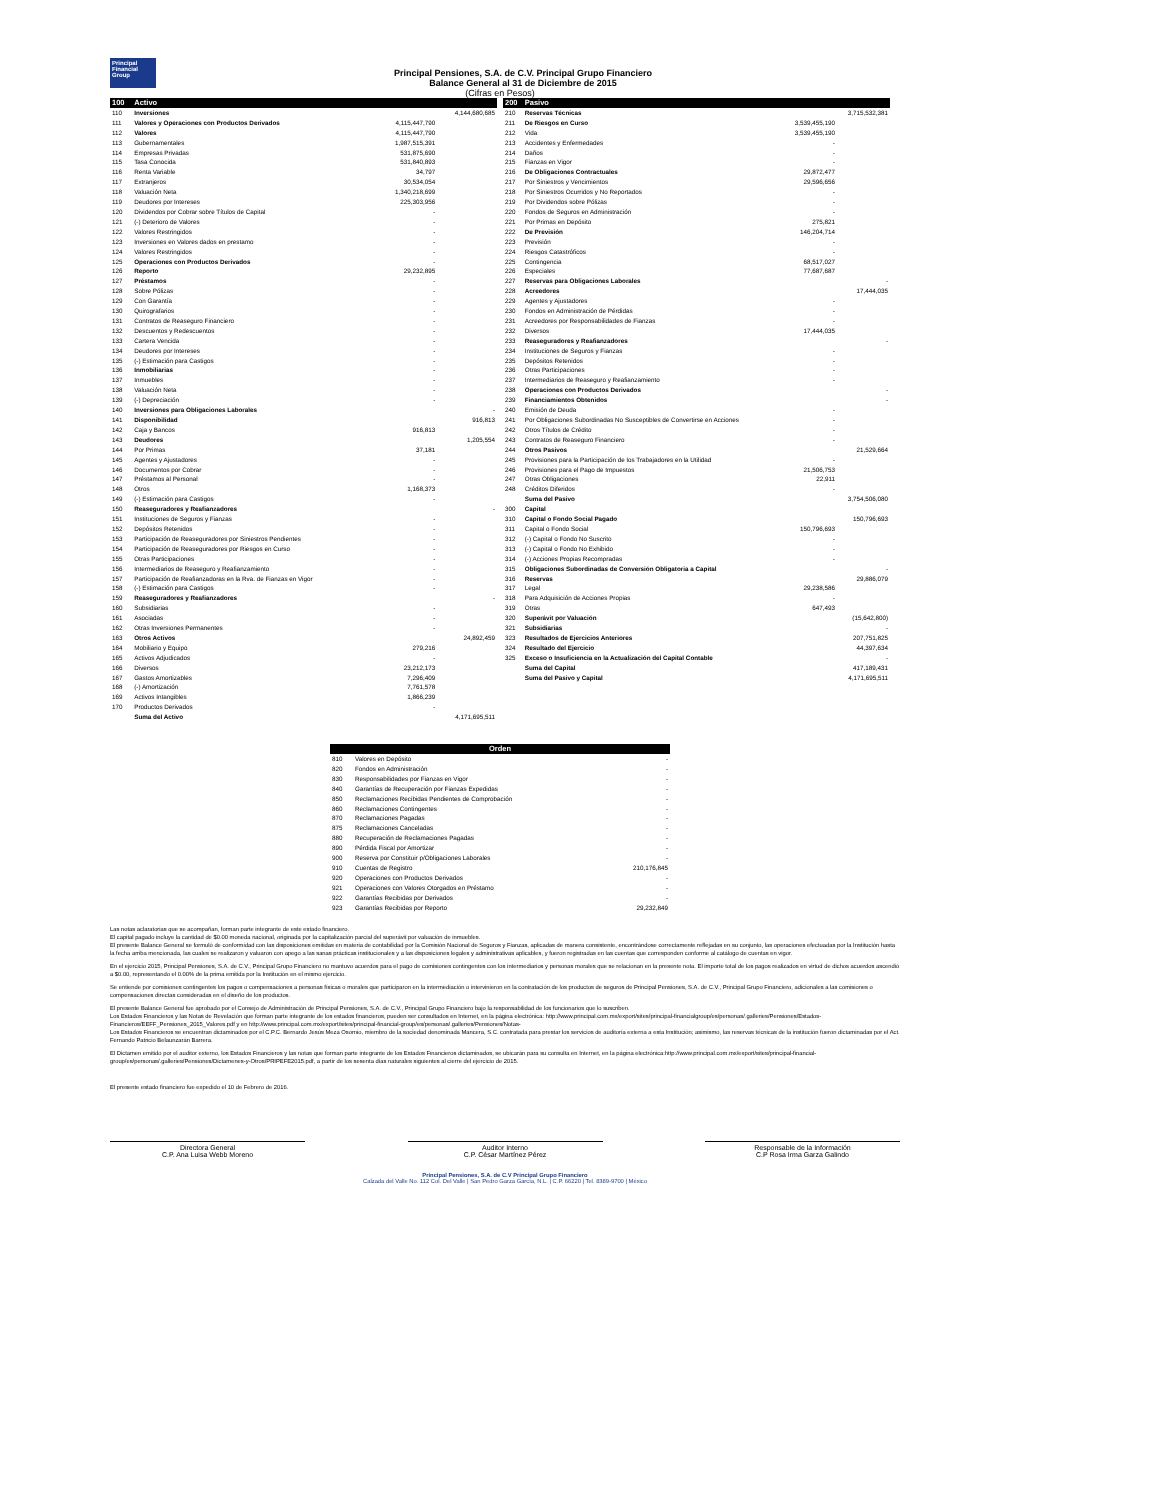Principal
Financial Group
Principal Pensiones, S.A. de C.V. Principal Grupo Financiero
Balance General al 31 de Diciembre de 2015
(Cifras en Pesos)
| 100 | Activo | | |
| 110 | Inversiones | | 4,144,680,685 |
| 111 | Valores y Operaciones con Productos Derivados | 4,115,447,790 | |
| 112 | Valores | 4,115,447,790 | |
| 113 | Gubernamentales | 1,987,515,391 | |
| 114 | Empresas Privadas | 531,875,690 | |
| 115 | Tasa Conocida | 531,840,893 | |
| 116 | Renta Variable | 34,797 | |
| 117 | Extranjeros | 30,534,054 | |
| 118 | Valuación Neta | 1,340,218,699 | |
| 119 | Deudores por Intereses | 225,303,956 | |
| 120 | Dividendos por Cobrar sobre Títulos de Capital | - | |
| 121 | (-) Deterioro de Valores | - | |
| 122 | Valores Restringidos | - | |
| 123 | Inversiones en Valores dados en prestamo | - | |
| 124 | Valores Restringidos | - | |
| 125 | Operaciones con Productos Derivados | - | |
| 126 | Reporto | 29,232,895 | |
| 127 | Préstamos | - | |
| 128 | Sobre Pólizas | - | |
| 129 | Con Garantía | - | |
| 130 | Quirografarios | - | |
| 131 | Contratos de Reaseguro Financiero | - | |
| 132 | Descuentos y Redescuentos | - | |
| 133 | Cartera Vencida | - | |
| 134 | Deudores por Intereses | - | |
| 135 | (-) Estimación para Castigos | - | |
| 136 | Inmobiliarias | - | |
| 137 | Inmuebles | - | |
| 138 | Valuación Neta | - | |
| 139 | (-) Depreciación | - | |
| 140 | Inversiones para Obligaciones Laborales | | - |
| 141 | Disponibilidad | | 916,813 |
| 142 | Caja y Bancos | 916,813 | |
| 143 | Deudores | | 1,205,554 |
| 144 | Por Primas | 37,181 | |
| 145 | Agentes y Ajustadores | - | |
| 146 | Documentos por Cobrar | - | |
| 147 | Préstamos al Personal | - | |
| 148 | Otros | 1,168,373 | |
| 149 | (-) Estimación para Castigos | - | |
| 150 | Reaseguradores y Reafianzadores | | - |
| 151 | Instituciones de Seguros y Fianzas | - | |
| 152 | Depósitos Retenidos | - | |
| 153 | Participación de Reaseguradores por Siniestros Pendientes | - | |
| 154 | Participación de Reaseguradores por Riesgos en Curso | - | |
| 155 | Otras Participaciones | - | |
| 156 | Intermediarios de Reaseguro y Reafianzamiento | - | |
| 157 | Participación de Reafianzadoras en la Rva. de Fianzas en Vigor | - | |
| 158 | (-) Estimación para Castigos | - | |
| 159 | Reaseguradores y Reafianzadores | | - |
| 160 | Subsidiarias | - | |
| 161 | Asociadas | - | |
| 162 | Otras Inversiones Permanentes | - | |
| 163 | Otros Activos | | 24,892,459 |
| 164 | Mobiliario y Equipo | 279,216 | |
| 165 | Activos Adjudicados | - | |
| 166 | Diversos | 23,212,173 | |
| 167 | Gastos Amortizables | 7,296,409 | |
| 168 | (-) Amortización | 7,761,578 | |
| 169 | Activos Intangibles | 1,866,239 | |
| 170 | Productos Derivados | - | |
| | Suma del Activo | | 4,171,695,511 |
| 200 | Pasivo | | |
| 210 | Reservas Técnicas | | 3,715,532,381 |
| 211 | De Riesgos en Curso | 3,539,455,190 | |
| 212 | Vida | 3,539,455,190 | |
| 213 | Accidentes y Enfermedades | - | |
| 214 | Daños | - | |
| 215 | Fianzas en Vigor | - | |
| 216 | De Obligaciones Contractuales | 29,872,477 | |
| 217 | Por Siniestros y Vencimientos | 29,596,656 | |
| 218 | Por Siniestros Ocurridos y No Reportados | - | |
| 219 | Por Dividendos sobre Pólizas | - | |
| 220 | Fondos de Seguros en Administración | - | |
| 221 | Por Primas en Depósito | 275,821 | |
| 222 | De Previsión | 146,204,714 | |
| 223 | Previsión | - | |
| 224 | Riesgos Catastróficos | - | |
| 225 | Contingencia | 68,517,027 | |
| 226 | Especiales | 77,687,687 | |
| 227 | Reservas para Obligaciones Laborales | | - |
| 228 | Acreedores | | 17,444,035 |
| 229 | Agentes y Ajustadores | - | |
| 230 | Fondos en Administración de Pérdidas | - | |
| 231 | Acreedores por Responsabilidades de Fianzas | - | |
| 232 | Diversos | 17,444,035 | |
| 233 | Reaseguradores y Reafianzadores | | - |
| 234 | Instituciones de Seguros y Fianzas | - | |
| 235 | Depósitos Retenidos | - | |
| 236 | Otras Participaciones | - | |
| 237 | Intermediarios de Reaseguro y Reafianzamiento | - | |
| 238 | Operaciones con Productos Derivados | | - |
| 239 | Financiamientos Obtenidos | | - |
| 240 | Emisión de Deuda | - | |
| 241 | Por Obligaciones Subordinadas No Susceptibles de Convertirse en Acciones | - | |
| 242 | Otros Títulos de Crédito | - | |
| 243 | Contratos de Reaseguro Financiero | - | |
| 244 | Otros Pasivos | | 21,529,664 |
| 245 | Provisiones para la Participación de los Trabajadores en la Utilidad | - | |
| 246 | Provisiones para el Pago de Impuestos | 21,506,753 | |
| 247 | Otras Obligaciones | 22,911 | |
| 248 | Créditos Diferidos | - | |
| | Suma del Pasivo | | 3,754,506,080 |
| 300 | Capital | | |
| 310 | Capital o Fondo Social Pagado | | 150,796,693 |
| 311 | Capital o Fondo Social | 150,796,693 | |
| 312 | (-) Capital o Fondo No Suscrito | - | |
| 313 | (-) Capital o Fondo No Exhibido | - | |
| 314 | (-) Acciones Propias Recompradas | - | |
| 315 | Obligaciones Subordinadas de Conversión Obligatoria a Capital | | - |
| 316 | Reservas | | 29,886,079 |
| 317 | Legal | 29,238,586 | |
| 318 | Para Adquisición de Acciones Propias | - | |
| 319 | Otras | 647,493 | |
| 320 | Superávit por Valuación | | (15,642,800) |
| 321 | Subsidiarias | | - |
| 323 | Resultados de Ejercicios Anteriores | | 207,751,825 |
| 324 | Resultado del Ejercicio | | 44,397,634 |
| 325 | Exceso o Insuficiencia en la Actualización del Capital Contable | | - |
| | Suma del Capital | | 417,189,431 |
| | Suma del Pasivo y Capital | | 4,171,695,511 |
| Orden | | |
| 810 | Valores en Depósito | - |
| 820 | Fondos en Administración | - |
| 830 | Responsabilidades por Fianzas en Vigor | - |
| 840 | Garantías de Recuperación por Fianzas Expedidas | - |
| 850 | Reclamaciones Recibidas Pendientes de Comprobación | - |
| 860 | Reclamaciones Contingentes | - |
| 870 | Reclamaciones Pagadas | - |
| 875 | Reclamaciones Canceladas | - |
| 880 | Recuperación de Reclamaciones Pagadas | - |
| 890 | Pérdida Fiscal por Amortizar | - |
| 900 | Reserva por Constituir p/Obligaciones Laborales | - |
| 910 | Cuentas de Registro | 210,176,845 |
| 920 | Operaciones con Productos Derivados | - |
| 921 | Operaciones con Valores Otorgados en Préstamo | - |
| 922 | Garantías Recibidas por Derivados | - |
| 923 | Garantías Recibidas por Reporto | 29,232,849 |
Las notas aclaratorias que se acompañan, forman parte integrante de este estado financiero.
El capital pagado incluye la cantidad de $0.00 moneda nacional, originada por la capitalización parcial del superávit por valuación de inmuebles.
El presente Balance General se formuló de conformidad con las disposiciones emitidas en materia de contabilidad por la Comisión Nacional de Seguros y Fianzas, aplicadas de manera consistente, encontrándose correctamente reflejadas en su conjunto, las operaciones efectuadas por la Institución hasta la fecha arriba mencionada, las cuales se realizaron y valuaron con apego a las sanas prácticas institucionales y a las disposiciones legales y administrativas aplicables, y fueron registradas en las cuentas que corresponden conforme al catálogo de cuentas en vigor.
En el ejercicio 2015, Principal Pensiones, S.A. de C.V., Principal Grupo Financiero no mantuvo acuerdos para el pago de comisiones contingentes con los intermediarios y personas morales que se relacionan en la presente nota. El importe total de los pagos realizados en virtud de dichos acuerdos ascendió a $0.00, representando el 0.00% de la prima emitida por la Institución en el mismo ejercicio.
Se entiende por comisiones contingentes los pagos o compensaciones a personas físicas o morales que participaron en la intermediación o intervinieron en la contratación de los productos de seguros de Principal Pensiones, S.A. de C.V., Principal Grupo Financiero, adicionales a las comisiones o compensaciones directas consideradas en el diseño de los productos.
El presente Balance General fue aprobado por el Consejo de Administración de Principal Pensiones, S.A. de C.V., Principal Grupo Financiero bajo la responsabilidad de los funcionarios que lo suscriben.
Los Estados Financieros y las Notas de Revelación que forman parte integrante de los estados financieros, pueden ser consultados en Internet, en la página electrónica: http://www.principal.com.mx/export/sites/principal-financialgroup/es/personas/.galleries/Pensiones/Estados-Financieros/EEFF_Pensiones_2015_Valores.pdf y en http://www.principal.com.mx/export/sites/principal-financial-group/es/personas/.galleries/Pensiones/Notas-
Los Estados Financieros se encuentran dictaminados por el C.P.C. Bernardo Jesús Meza Osornio, miembro de la sociedad denominada Mancera, S.C. contratada para prestar los servicios de auditoría externa a esta Institución; asimismo, las reservas técnicas de la institución fueron dictaminadas por el Act. Fernando Patricio Belaunzarán Barrera.
El Dictamen emitido por el auditor externo, los Estados Financieros y las notas que forman parte integrante de los Estados Financieros dictaminados, se ubicarán para su consulta en Internet, en la página electrónica:http://www.principal.com.mx/export/sites/principal-financial-group/es/personas/.galleries/Pensiones/Dictamenes-y-Otros/PRIPEFE2015.pdf, a partir de los sesenta días naturales siguientes al cierre del ejercicio de 2015.
El presente estado financiero fue expedido el 10 de Febrero de 2016.
Directora General
C.P. Ana Luisa Webb Moreno
Auditor Interno
C.P. César Martínez Pérez
Responsable de la Información
C.P Rosa Irma Garza Galindo
Principal Pensiones, S.A. de C.V Principal Grupo Financiero
Calzada del Valle No. 112 Col. Del Valle | San Pedro Garza García, N.L. | C.P. 66220 | Tel. 8389-9700 | México